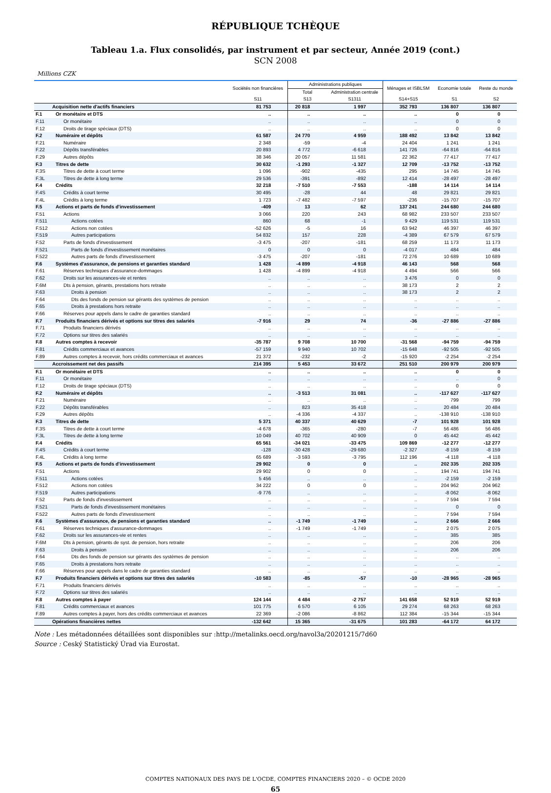RÉPUBLIQUE TCHÈQUE
Tableau 1.a. Flux consolidés, par instrument et par secteur, Année 2019 (cont.)
SCN 2008
Millions CZK
| | | Sociétés non financières | Administrations publiques | | Ménages et ISBLSM | Economie totale | Reste du monde |
| --- | --- | --- | --- | --- | --- | --- | --- |
| | | | Total | Administration centrale | | | |
| | | S11 | S13 | S1311 | S14+S15 | S1 | S2 |
| | Acquisition nette d'actifs financiers | 81 753 | 20 818 | 1 997 | 352 793 | 136 807 | 136 807 |
| F.1 | Or monétaire et DTS | .. | .. | .. | .. | 0 | 0 |
| F.11 | Or monétaire | .. | .. | .. | .. | 0 | 0 |
| F.12 | Droits de tirage spéciaux (DTS) | .. | .. | .. | .. | 0 | 0 |
| F.2 | Numéraire et dépôts | 61 587 | 24 770 | 4 959 | 188 492 | 13 842 | 13 842 |
| F.21 | Numéraire | 2 348 | -59 | -4 | 24 404 | 1 241 | 1 241 |
| F.22 | Dépôts transférables | 20 893 | 4 772 | -6 618 | 141 726 | -64 816 | -64 816 |
| F.29 | Autres dépôts | 38 346 | 20 057 | 11 581 | 22 362 | 77 417 | 77 417 |
| F.3 | Titres de dette | 30 632 | -1 293 | -1 327 | 12 709 | -13 752 | -13 752 |
| F.3S | Titres de dette à court terme | 1 096 | -902 | -435 | 295 | 14 745 | 14 745 |
| F.3L | Titres de dette à long terme | 29 536 | -391 | -892 | 12 414 | -28 497 | -28 497 |
| F.4 | Crédits | 32 218 | -7 510 | -7 553 | -188 | 14 114 | 14 114 |
| F.4S | Crédits à court terme | 30 495 | -28 | 44 | 48 | 29 821 | 29 821 |
| F.4L | Crédits à long terme | 1 723 | -7 482 | -7 597 | -236 | -15 707 | -15 707 |
| F.5 | Actions et parts de fonds d'investissement | -409 | 13 | 62 | 137 241 | 244 680 | 244 680 |
| F.51 | Actions | 3 066 | 220 | 243 | 68 982 | 233 507 | 233 507 |
| F.511 | Actions cotées | 860 | 68 | -1 | 9 429 | 119 531 | 119 531 |
| F.512 | Actions non cotées | -52 626 | -5 | 16 | 63 942 | 46 397 | 46 397 |
| F.519 | Autres participations | 54 832 | 157 | 228 | -4 389 | 67 579 | 67 579 |
| F.52 | Parts de fonds d'investissement | -3 475 | -207 | -181 | 68 259 | 11 173 | 11 173 |
| F.521 | Parts de fonds d'investissement monétaires | 0 | 0 | 0 | -4 017 | 484 | 484 |
| F.522 | Autres parts de fonds d'investissement | -3 475 | -207 | -181 | 72 276 | 10 689 | 10 689 |
| F.6 | Systèmes d'assurance, de pensions et garanties standard | 1 428 | -4 899 | -4 918 | 46 143 | 568 | 568 |
| F.61 | Réserves techniques d'assurance-dommages | 1 428 | -4 899 | -4 918 | 4 494 | 566 | 566 |
| F.62 | Droits sur les assurances-vie et rentes | .. | .. | .. | 3 476 | 0 | 0 |
| F.6M | Dts à pension, gérants, prestations hors retraite | .. | .. | .. | 38 173 | 2 | 2 |
| F.63 | Droits à pension | .. | .. | .. | 38 173 | 2 | 2 |
| F.64 | Dts des fonds de pension sur gérants des systèmes de pension | .. | .. | .. | .. | .. | .. |
| F.65 | Droits à prestations hors retraite | .. | .. | .. | .. | .. | .. |
| F.66 | Réserves pour appels dans le cadre de garanties standard | .. | .. | .. | .. | .. | .. |
| F.7 | Produits financiers dérivés et options sur titres des salariés | -7 916 | 29 | 74 | -36 | -27 886 | -27 886 |
| F.71 | Produits financiers dérivés | .. | .. | .. | .. | .. | .. |
| F.72 | Options sur titres des salariés | .. | .. | .. | .. | .. | .. |
| F.8 | Autres comptes à recevoir | -35 787 | 9 708 | 10 700 | -31 568 | -94 759 | -94 759 |
| F.81 | Crédits commerciaux et avances | -57 159 | 9 940 | 10 702 | -15 648 | -92 505 | -92 505 |
| F.89 | Autres comptes à recevoir, hors crédits commerciaux et avances | 21 372 | -232 | -2 | -15 920 | -2 254 | -2 254 |
| | Accroissement net des passifs | 214 395 | 5 453 | 33 672 | 251 510 | 200 979 | 200 979 |
| F.1 | Or monétaire et DTS | .. | .. | .. | .. | 0 | 0 |
| F.11 | Or monétaire | .. | .. | .. | .. | .. | 0 |
| F.12 | Droits de tirage spéciaux (DTS) | .. | .. | .. | .. | 0 | 0 |
| F.2 | Numéraire et dépôts | .. | -3 513 | 31 081 | .. | -117 627 | -117 627 |
| F.21 | Numéraire | .. | .. | .. | .. | 799 | 799 |
| F.22 | Dépôts transférables | .. | 823 | 35 418 | .. | 20 484 | 20 484 |
| F.29 | Autres dépôts | .. | -4 336 | -4 337 | .. | -138 910 | -138 910 |
| F.3 | Titres de dette | 5 371 | 40 337 | 40 629 | -7 | 101 928 | 101 928 |
| F.3S | Titres de dette à court terme | -4 678 | -365 | -280 | -7 | 56 486 | 56 486 |
| F.3L | Titres de dette à long terme | 10 049 | 40 702 | 40 909 | 0 | 45 442 | 45 442 |
| F.4 | Crédits | 65 561 | -34 021 | -33 475 | 109 869 | -12 277 | -12 277 |
| F.4S | Crédits à court terme | -128 | -30 428 | -29 680 | -2 327 | -8 159 | -8 159 |
| F.4L | Crédits à long terme | 65 689 | -3 593 | -3 795 | 112 196 | -4 118 | -4 118 |
| F.5 | Actions et parts de fonds d'investissement | 29 902 | 0 | 0 | .. | 202 335 | 202 335 |
| F.51 | Actions | 29 902 | 0 | 0 | .. | 194 741 | 194 741 |
| F.511 | Actions cotées | 5 456 | .. | .. | .. | -2 159 | -2 159 |
| F.512 | Actions non cotées | 34 222 | 0 | 0 | .. | 204 962 | 204 962 |
| F.519 | Autres participations | -9 776 | .. | .. | .. | -8 062 | -8 062 |
| F.52 | Parts de fonds d'investissement | .. | .. | .. | .. | 7 594 | 7 594 |
| F.521 | Parts de fonds d'investissement monétaires | .. | .. | .. | .. | 0 | 0 |
| F.522 | Autres parts de fonds d'investissement | .. | .. | .. | .. | 7 594 | 7 594 |
| F.6 | Systèmes d'assurance, de pensions et garanties standard | .. | -1 749 | -1 749 | .. | 2 666 | 2 666 |
| F.61 | Réserves techniques d'assurance-dommages | .. | -1 749 | -1 749 | .. | 2 075 | 2 075 |
| F.62 | Droits sur les assurances-vie et rentes | .. | .. | .. | .. | 385 | 385 |
| F.6M | Dts à pension, gérants de syst. de pension, hors retraite | .. | .. | .. | .. | 206 | 206 |
| F.63 | Droits à pension | .. | .. | .. | .. | 206 | 206 |
| F.64 | Dts des fonds de pension sur gérants des systèmes de pension | .. | .. | .. | .. | .. | .. |
| F.65 | Droits à prestations hors retraite | .. | .. | .. | .. | .. | .. |
| F.66 | Réserves pour appels dans le cadre de garanties standard | .. | .. | .. | .. | .. | .. |
| F.7 | Produits financiers dérivés et options sur titres des salariés | -10 583 | -85 | -57 | -10 | -28 965 | -28 965 |
| F.71 | Produits financiers dérivés | .. | .. | .. | .. | .. | .. |
| F.72 | Options sur titres des salariés | .. | .. | .. | .. | .. | .. |
| F.8 | Autres comptes à payer | 124 144 | 4 484 | -2 757 | 141 658 | 52 919 | 52 919 |
| F.81 | Crédits commerciaux et avances | 101 775 | 6 570 | 6 105 | 29 274 | 68 263 | 68 263 |
| F.89 | Autres comptes à payer, hors des crédits commerciaux et avances | 22 369 | -2 086 | -8 862 | 112 384 | -15 344 | -15 344 |
| | Opérations financières nettes | -132 642 | 15 365 | -31 675 | 101 283 | -64 172 | 64 172 |
Note : Les métadonnées détaillées sont disponibles sur :http://metalinks.oecd.org/navol3a/20201215/7d60
Source : Ceský Statistický Úrad via Eurostat.
COMPTES NATIONAUX DES PAYS DE L'OCDE, COMPTES FINANCIERS 2020 – © OCDE 2020
65